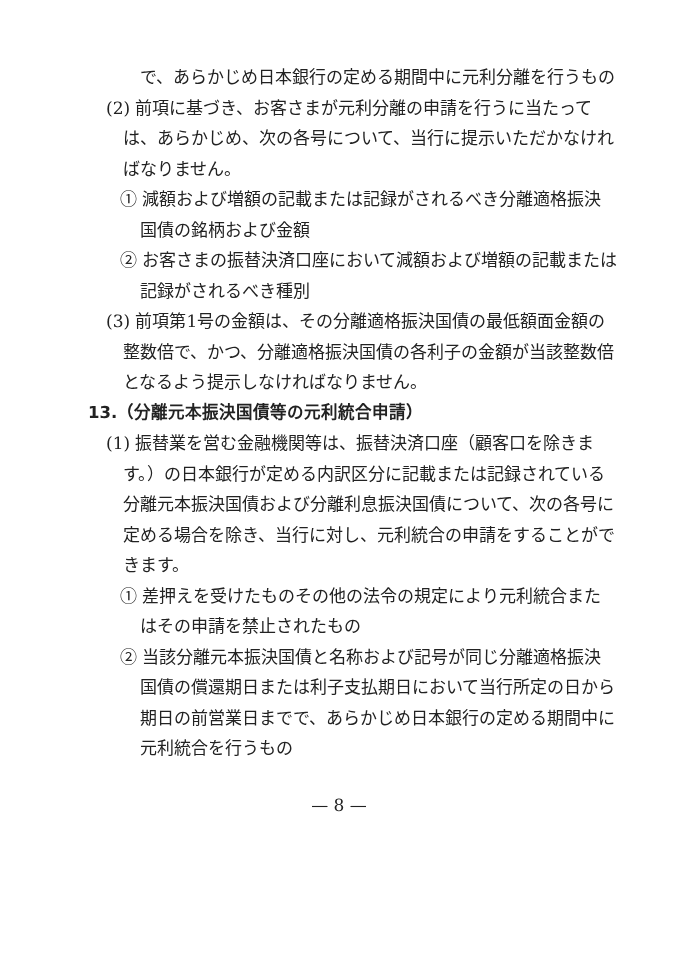で、あらかじめ日本銀行の定める期間中に元利分離を行うもの
(2) 前項に基づき、お客さまが元利分離の申請を行うに当たっては、あらかじめ、次の各号について、当行に提示いただかなければなりません。
① 減額および増額の記載または記録がされるべき分離適格振決国債の銘柄および金額
② お客さまの振替決済口座において減額および増額の記載または記録がされるべき種別
(3) 前項第1号の金額は、その分離適格振決国債の最低額面金額の整数倍で、かつ、分離適格振決国債の各利子の金額が当該整数倍となるよう提示しなければなりません。
13.（分離元本振決国債等の元利統合申請）
(1) 振替業を営む金融機関等は、振替決済口座（顧客口を除きます。）の日本銀行が定める内訳区分に記載または記録されている分離元本振決国債および分離利息振決国債について、次の各号に定める場合を除き、当行に対し、元利統合の申請をすることができます。
① 差押えを受けたものその他の法令の規定により元利統合またはその申請を禁止されたもの
② 当該分離元本振決国債と名称および記号が同じ分離適格振決国債の償還期日または利子支払期日において当行所定の日から期日の前営業日までで、あらかじめ日本銀行の定める期間中に元利統合を行うもの
— 8 —